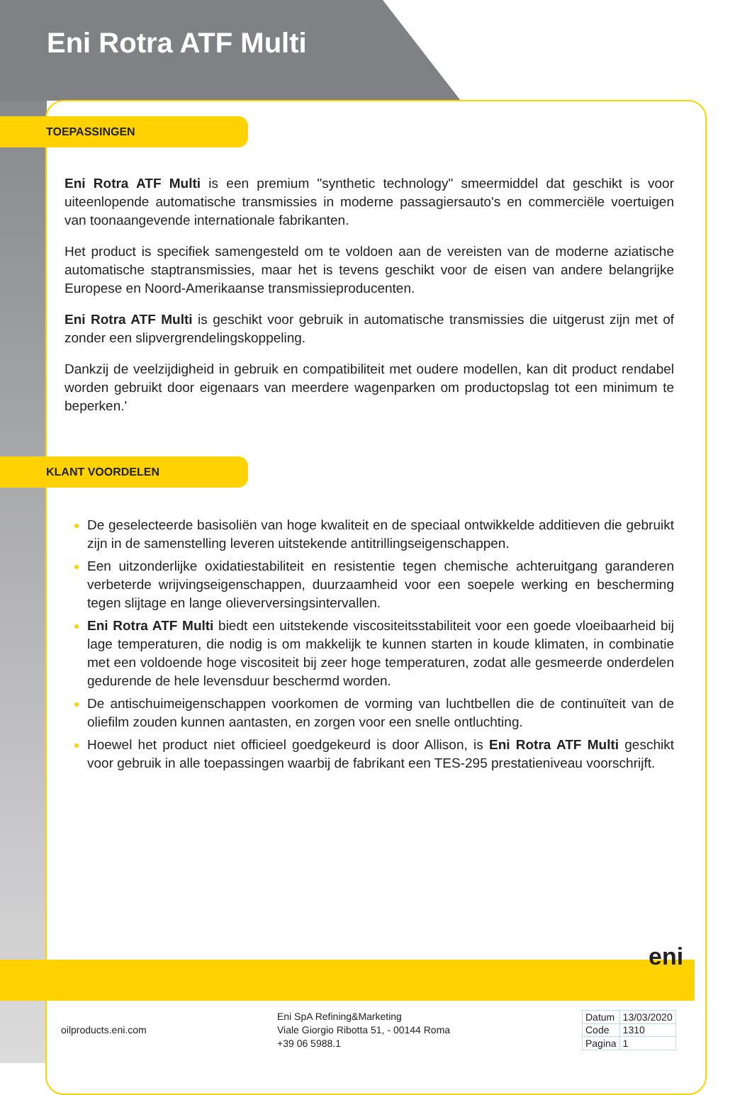Eni Rotra ATF Multi
TOEPASSINGEN
Eni Rotra ATF Multi is een premium "synthetic technology" smeermiddel dat geschikt is voor uiteenlopende automatische transmissies in moderne passagiersauto's en commerciële voertuigen van toonaangevende internationale fabrikanten.
Het product is specifiek samengesteld om te voldoen aan de vereisten van de moderne aziatische automatische staptransmissies, maar het is tevens geschikt voor de eisen van andere belangrijke Europese en Noord-Amerikaanse transmissieproducenten.
Eni Rotra ATF Multi is geschikt voor gebruik in automatische transmissies die uitgerust zijn met of zonder een slipvergrendelingskoppeling.
Dankzij de veelzijdigheid in gebruik en compatibiliteit met oudere modellen, kan dit product rendabel worden gebruikt door eigenaars van meerdere wagenparken om productopslag tot een minimum te beperken.'
KLANT VOORDELEN
De geselecteerde basisoliën van hoge kwaliteit en de speciaal ontwikkelde additieven die gebruikt zijn in de samenstelling leveren uitstekende antitrillingseigenschappen.
Een uitzonderlijke oxidatiestabiliteit en resistentie tegen chemische achteruitgang garanderen verbeterde wrijvingseigenschappen, duurzaamheid voor een soepele werking en bescherming tegen slijtage en lange olieverversingsintervallen.
Eni Rotra ATF Multi biedt een uitstekende viscositeitsstabiliteit voor een goede vloeibaarheid bij lage temperaturen, die nodig is om makkelijk te kunnen starten in koude klimaten, in combinatie met een voldoende hoge viscositeit bij zeer hoge temperaturen, zodat alle gesmeerde onderdelen gedurende de hele levensduur beschermd worden.
De antischuimeigenschappen voorkomen de vorming van luchtbellen die de continuïteit van de oliefilm zouden kunnen aantasten, en zorgen voor een snelle ontluchting.
Hoewel het product niet officieel goedgekeurd is door Allison, is Eni Rotra ATF Multi geschikt voor gebruik in alle toepassingen waarbij de fabrikant een TES-295 prestatieniveau voorschrijft.
eni
oilproducts.eni.com
Eni SpA Refining&Marketing
Viale Giorgio Ribotta 51, - 00144 Roma
+39 06 5988.1
| Datum | 13/03/2020 |
| Code | 1310 |
| Pagina | 1 |